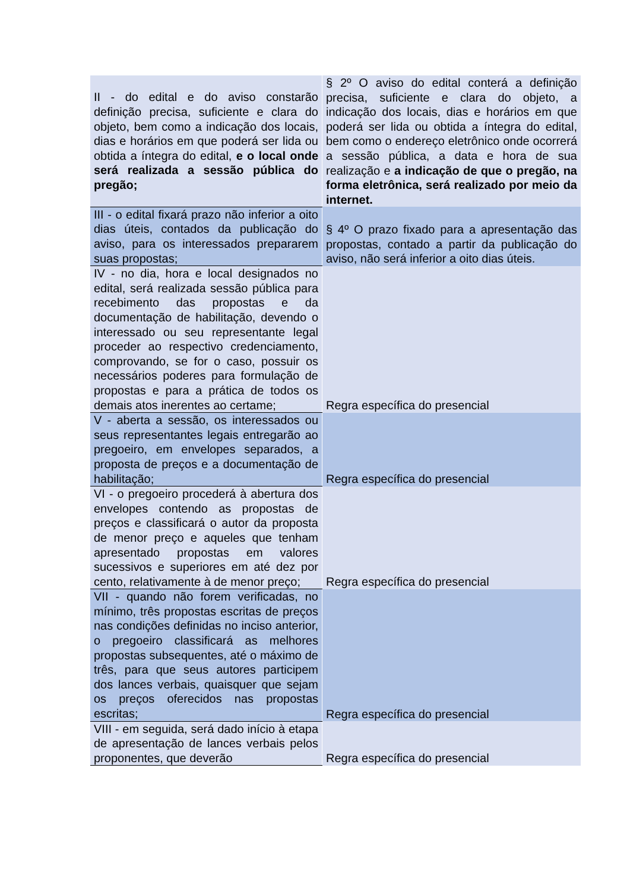| II - do edital e do aviso constarão definição precisa, suficiente e clara do objeto, bem como a indicação dos locais, dias e horários em que poderá ser lida ou obtida a íntegra do edital, e o local onde será realizada a sessão pública do pregão; | § 2º O aviso do edital conterá a definição precisa, suficiente e clara do objeto, a indicação dos locais, dias e horários em que poderá ser lida ou obtida a íntegra do edital, bem como o endereço eletrônico onde ocorrerá a sessão pública, a data e hora de sua realização e a indicação de que o pregão, na forma eletrônica, será realizado por meio da internet. |
| III - o edital fixará prazo não inferior a oito dias úteis, contados da publicação do aviso, para os interessados prepararem suas propostas; | § 4º O prazo fixado para a apresentação das propostas, contado a partir da publicação do aviso, não será inferior a oito dias úteis. |
| IV - no dia, hora e local designados no edital, será realizada sessão pública para recebimento das propostas e da documentação de habilitação, devendo o interessado ou seu representante legal proceder ao respectivo credenciamento, comprovando, se for o caso, possuir os necessários poderes para formulação de propostas e para a prática de todos os demais atos inerentes ao certame; | Regra específica do presencial |
| V - aberta a sessão, os interessados ou seus representantes legais entregarão ao pregoeiro, em envelopes separados, a proposta de preços e a documentação de habilitação; | Regra específica do presencial |
| VI - o pregoeiro procederá à abertura dos envelopes contendo as propostas de preços e classificará o autor da proposta de menor preço e aqueles que tenham apresentado propostas em valores sucessivos e superiores em até dez por cento, relativamente à de menor preço; | Regra específica do presencial |
| VII - quando não forem verificadas, no mínimo, três propostas escritas de preços nas condições definidas no inciso anterior, o pregoeiro classificará as melhores propostas subsequentes, até o máximo de três, para que seus autores participem dos lances verbais, quaisquer que sejam os preços oferecidos nas propostas escritas; | Regra específica do presencial |
| VIII - em seguida, será dado início à etapa de apresentação de lances verbais pelos proponentes, que deverão | Regra específica do presencial |